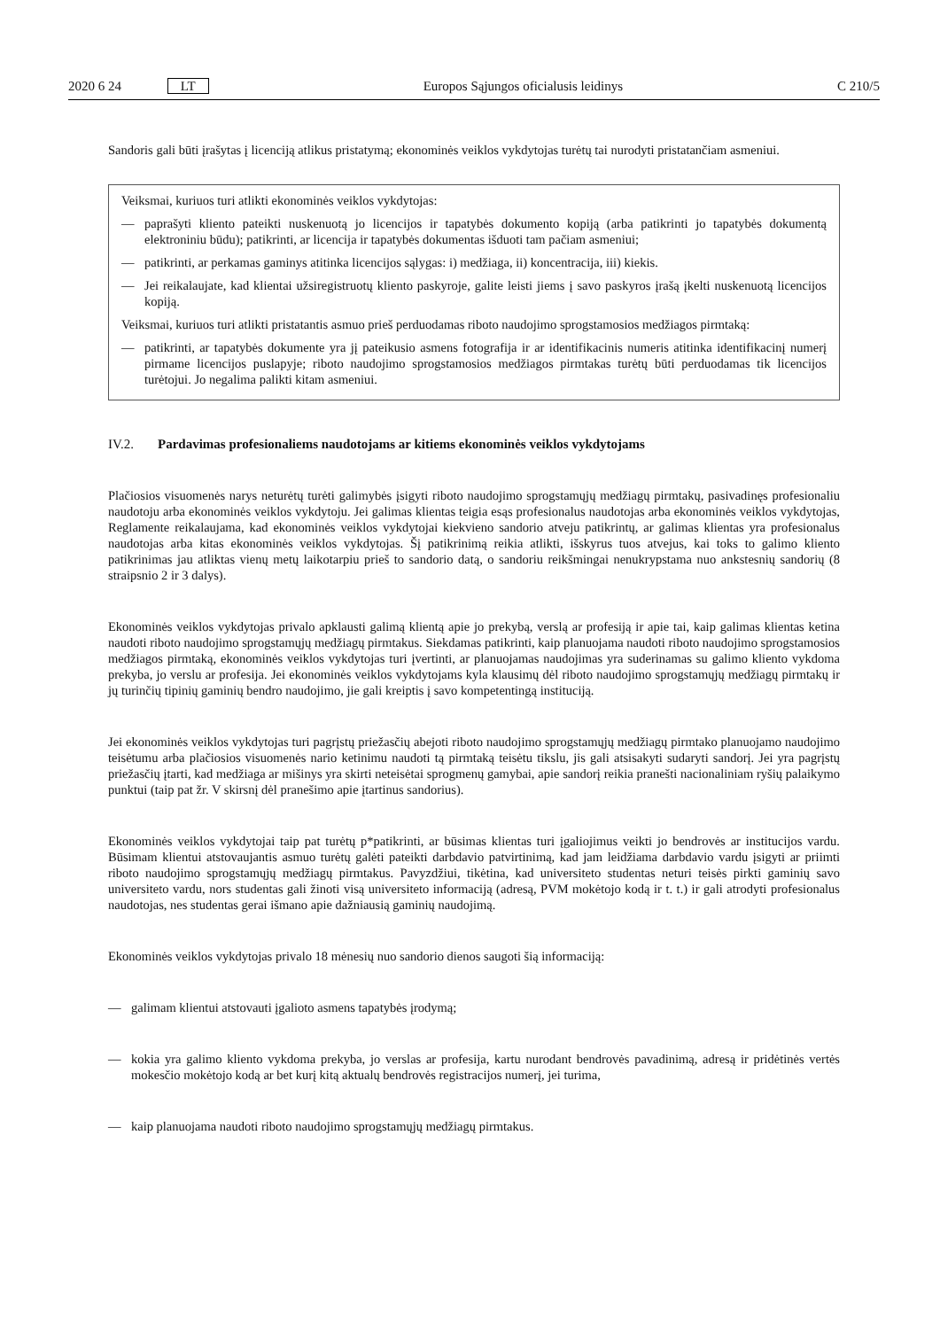2020 6 24 LT Europos Sąjungos oficialusis leidinys C 210/5
Sandoris gali būti įrašytas į licenciją atlikus pristatymą; ekonominės veiklos vykdytojas turėtų tai nurodyti pristatančiam asmeniui.
Veiksmai, kuriuos turi atlikti ekonominės veiklos vykdytojas:
— paprašyti kliento pateikti nuskenuotą jo licencijos ir tapatybės dokumento kopiją (arba patikrinti jo tapatybės dokumentą elektroniniu būdu); patikrinti, ar licencija ir tapatybės dokumentas išduoti tam pačiam asmeniui;
— patikrinti, ar perkamas gaminys atitinka licencijos sąlygas: i) medžiaga, ii) koncentracija, iii) kiekis.
— Jei reikalaujate, kad klientai užsiregistruotų kliento paskyroje, galite leisti jiems į savo paskyros įrašą įkelti nuskenuotą licencijos kopiją.
Veiksmai, kuriuos turi atlikti pristatantis asmuo prieš perduodamas riboto naudojimo sprogstamosios medžiagos pirmtaką:
— patikrinti, ar tapatybės dokumente yra jį pateikusio asmens fotografija ir ar identifikacinis numeris atitinka identifikacinį numerį pirmame licencijos puslapyje; riboto naudojimo sprogstamosios medžiagos pirmtakas turėtų būti perduodamas tik licencijos turėtojui. Jo negalima palikti kitam asmeniui.
IV.2. Pardavimas profesionaliems naudotojams ar kitiems ekonominės veiklos vykdytojams
Plačiosios visuomenės narys neturėtų turėti galimybės įsigyti riboto naudojimo sprogstamųjų medžiagų pirmtakų, pasivadinęs profesionaliu naudotoju arba ekonominės veiklos vykdytoju. Jei galimas klientas teigia esąs profesionalus naudotojas arba ekonominės veiklos vykdytojas, Reglamente reikalaujama, kad ekonominės veiklos vykdytojai kiekvieno sandorio atveju patikrintų, ar galimas klientas yra profesionalus naudotojas arba kitas ekonominės veiklos vykdytojas. Šį patikrinimą reikia atlikti, išskyrus tuos atvejus, kai toks to galimo kliento patikrinimas jau atliktas vienų metų laikotarpiu prieš to sandorio datą, o sandoriu reikšmingai nenukrypstama nuo ankstesnių sandorių (8 straipsnio 2 ir 3 dalys).
Ekonominės veiklos vykdytojas privalo apklausti galimą klientą apie jo prekybą, verslą ar profesiją ir apie tai, kaip galimas klientas ketina naudoti riboto naudojimo sprogstamųjų medžiagų pirmtakus. Siekdamas patikrinti, kaip planuojama naudoti riboto naudojimo sprogstamosios medžiagos pirmtaką, ekonominės veiklos vykdytojas turi įvertinti, ar planuojamas naudojimas yra suderinamas su galimo kliento vykdoma prekyba, jo verslu ar profesija. Jei ekonominės veiklos vykdytojams kyla klausimų dėl riboto naudojimo sprogstamųjų medžiagų pirmtakų ir jų turinčių tipinių gaminių bendro naudojimo, jie gali kreiptis į savo kompetentingą instituciją.
Jei ekonominės veiklos vykdytojas turi pagrįstų priežasčių abejoti riboto naudojimo sprogstamųjų medžiagų pirmtako planuojamo naudojimo teisėtumu arba plačiosios visuomenės nario ketinimu naudoti tą pirmtaką teisėtu tikslu, jis gali atsisakyti sudaryti sandorį. Jei yra pagrįstų priežasčių įtarti, kad medžiaga ar mišinys yra skirti neteisėtai sprogmenų gamybai, apie sandorį reikia pranešti nacionaliniam ryšių palaikymo punktui (taip pat žr. V skirsnį dėl pranešimo apie įtartinus sandorius).
Ekonominės veiklos vykdytojai taip pat turėtų p*patikrinti, ar būsimas klientas turi įgaliojimus veikti jo bendrovės ar institucijos vardu. Būsimam klientui atstovaujantis asmuo turėtų galėti pateikti darbdavio patvirtinimą, kad jam leidžiama darbdavio vardu įsigyti ar priimti riboto naudojimo sprogstamųjų medžiagų pirmtakus. Pavyzdžiui, tikėtina, kad universiteto studentas neturi teisės pirkti gaminių savo universiteto vardu, nors studentas gali žinoti visą universiteto informaciją (adresą, PVM mokėtojo kodą ir t. t.) ir gali atrodyti profesionalus naudotojas, nes studentas gerai išmano apie dažniausią gaminių naudojimą.
Ekonominės veiklos vykdytojas privalo 18 mėnesių nuo sandorio dienos saugoti šią informaciją:
— galimam klientui atstovauti įgalioto asmens tapatybės įrodymą;
— kokia yra galimo kliento vykdoma prekyba, jo verslas ar profesija, kartu nurodant bendrovės pavadinimą, adresą ir pridėtinės vertės mokesčio mokėtojo kodą ar bet kurį kitą aktualų bendrovės registracijos numerį, jei turima,
— kaip planuojama naudoti riboto naudojimo sprogstamųjų medžiagų pirmtakus.